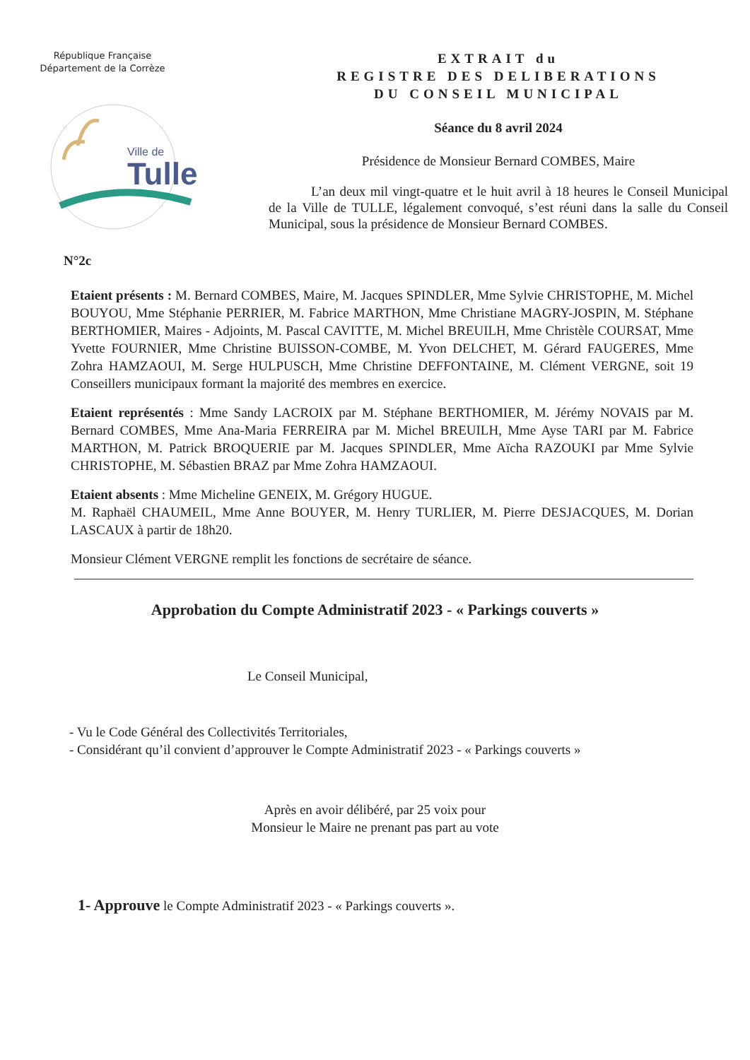République Française
Département de la Corrèze
Ville de
Tulle
EXTRAIT du
REGISTRE DES DELIBERATIONS
DU CONSEIL MUNICIPAL
Séance du 8 avril 2024
Présidence de Monsieur Bernard COMBES, Maire
L’an deux mil vingt-quatre et le huit avril à 18 heures le Conseil Municipal de la Ville de TULLE, légalement convoqué, s’est réuni dans la salle du Conseil Municipal, sous la présidence de Monsieur Bernard COMBES.
N°2c
Etaient présents : M. Bernard COMBES, Maire, M. Jacques SPINDLER, Mme Sylvie CHRISTOPHE, M. Michel BOUYOU, Mme Stéphanie PERRIER, M. Fabrice MARTHON, Mme Christiane MAGRY-JOSPIN, M. Stéphane BERTHOMIER, Maires - Adjoints, M. Pascal CAVITTE, M. Michel BREUILH, Mme Christèle COURSAT, Mme Yvette FOURNIER, Mme Christine BUISSON-COMBE, M. Yvon DELCHET, M. Gérard FAUGERES, Mme Zohra HAMZAOUI, M. Serge HULPUSCH, Mme Christine DEFFONTAINE, M. Clément VERGNE, soit 19 Conseillers municipaux formant la majorité des membres en exercice.
Etaient représentés : Mme Sandy LACROIX par M. Stéphane BERTHOMIER, M. Jérémy NOVAIS par M. Bernard COMBES, Mme Ana-Maria FERREIRA par M. Michel BREUILH, Mme Ayse TARI par M. Fabrice MARTHON, M. Patrick BROQUERIE par M. Jacques SPINDLER, Mme Aïcha RAZOUKI par Mme Sylvie CHRISTOPHE, M. Sébastien BRAZ par Mme Zohra HAMZAOUI.
Etaient absents : Mme Micheline GENEIX, M. Grégory HUGUE.
M. Raphaël CHAUMEIL, Mme Anne BOUYER, M. Henry TURLIER, M. Pierre DESJACQUES, M. Dorian LASCAUX à partir de 18h20.
Monsieur Clément VERGNE remplit les fonctions de secrétaire de séance.
Approbation du Compte Administratif 2023 - « Parkings couverts »
Le Conseil Municipal,
- Vu le Code Général des Collectivités Territoriales,
- Considérant qu’il convient d’approuver le Compte Administratif 2023 - « Parkings couverts »
Après en avoir délibéré, par 25 voix pour
Monsieur le Maire ne prenant pas part au vote
1- Approuve le Compte Administratif 2023 - « Parkings couverts ».